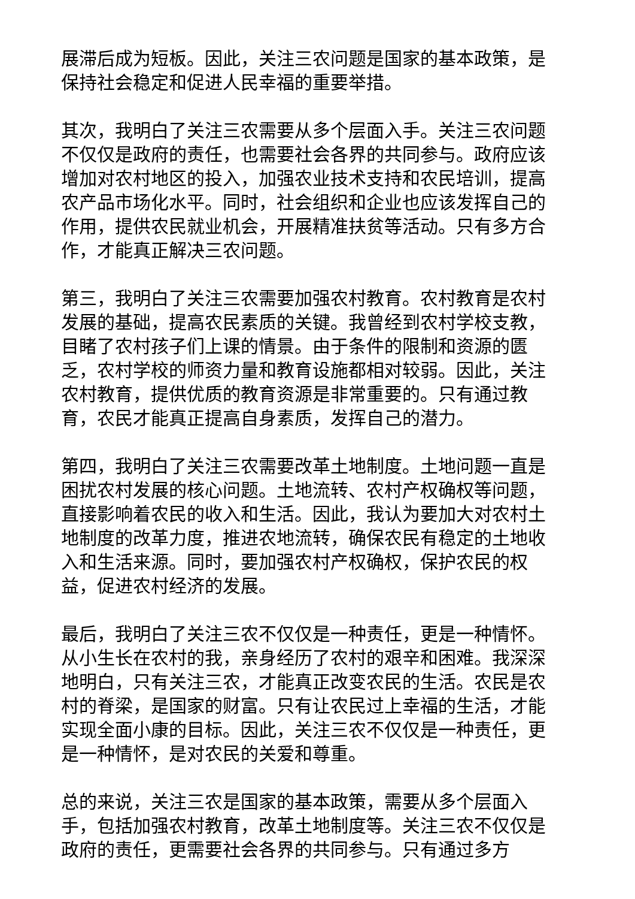展滞后成为短板。因此，关注三农问题是国家的基本政策，是保持社会稳定和促进人民幸福的重要举措。
其次，我明白了关注三农需要从多个层面入手。关注三农问题不仅仅是政府的责任，也需要社会各界的共同参与。政府应该增加对农村地区的投入，加强农业技术支持和农民培训，提高农产品市场化水平。同时，社会组织和企业也应该发挥自己的作用，提供农民就业机会，开展精准扶贫等活动。只有多方合作，才能真正解决三农问题。
第三，我明白了关注三农需要加强农村教育。农村教育是农村发展的基础，提高农民素质的关键。我曾经到农村学校支教，目睹了农村孩子们上课的情景。由于条件的限制和资源的匮乏，农村学校的师资力量和教育设施都相对较弱。因此，关注农村教育，提供优质的教育资源是非常重要的。只有通过教育，农民才能真正提高自身素质，发挥自己的潜力。
第四，我明白了关注三农需要改革土地制度。土地问题一直是困扰农村发展的核心问题。土地流转、农村产权确权等问题，直接影响着农民的收入和生活。因此，我认为要加大对农村土地制度的改革力度，推进农地流转，确保农民有稳定的土地收入和生活来源。同时，要加强农村产权确权，保护农民的权益，促进农村经济的发展。
最后，我明白了关注三农不仅仅是一种责任，更是一种情怀。从小生长在农村的我，亲身经历了农村的艰辛和困难。我深深地明白，只有关注三农，才能真正改变农民的生活。农民是农村的脊梁，是国家的财富。只有让农民过上幸福的生活，才能实现全面小康的目标。因此，关注三农不仅仅是一种责任，更是一种情怀，是对农民的关爱和尊重。
总的来说，关注三农是国家的基本政策，需要从多个层面入手，包括加强农村教育，改革土地制度等。关注三农不仅仅是政府的责任，更需要社会各界的共同参与。只有通过多方